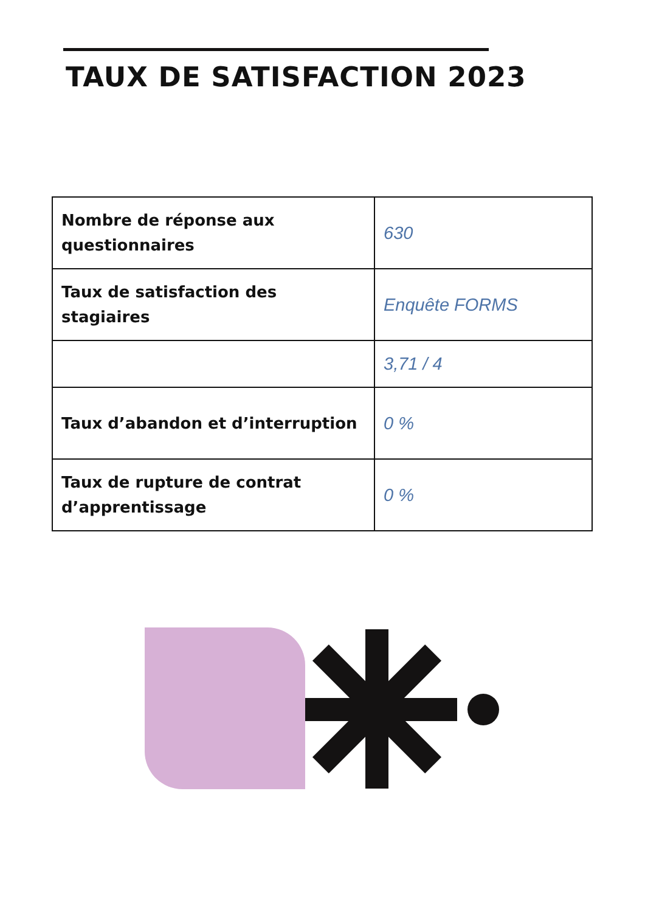TAUX DE SATISFACTION 2023
| Nombre de réponse aux questionnaires | 630 |
| Taux de satisfaction des stagiaires | Enquête FORMS |
| | 3,71 / 4 |
| Taux d’abandon et d’interruption | 0 % |
| Taux de rupture de contrat d’apprentissage | 0 % |